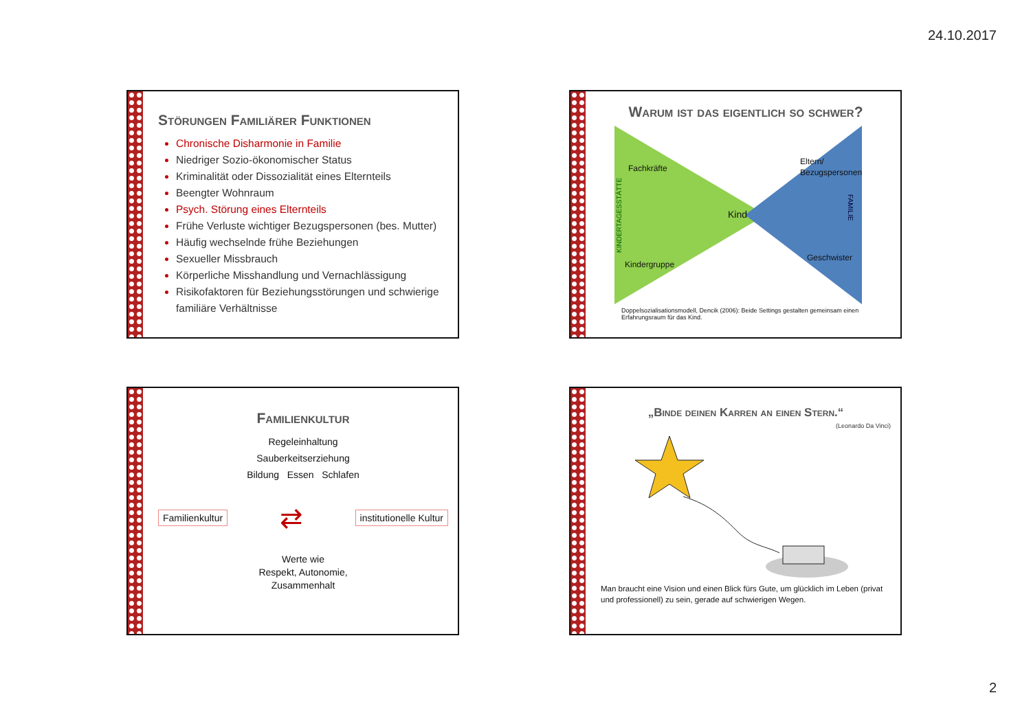24.10.2017
Störungen Familiärer Funktionen
Chronische Disharmonie in Familie
Niedriger Sozio-ökonomischer Status
Kriminalität oder Dissozialität eines Elternteils
Beengter Wohnraum
Psych. Störung eines Elternteils
Frühe Verluste wichtiger Bezugspersonen (bes. Mutter)
Häufig wechselnde frühe Beziehungen
Sexueller Missbrauch
Körperliche Misshandlung und Vernachlässigung
Risikofaktoren für Beziehungsstörungen und schwierige familiäre Verhältnisse
Warum ist das eigentlich so schwer?
Fachkräfte
Eltern/
Bezugspersonen
Kind
Kindergruppe
Geschwister
KINDERTAGESSTÄTTE
FAMILIE
Doppelsozialisationsmodell, Dencik (2006): Beide Settings gestalten gemeinsam einen Erfahrungsraum für das Kind.
Familienkultur
Regeleinhaltung
Sauberkeitserziehung
Bildung Essen Schlafen
Familienkultur ⇄ institutionelle Kultur
Werte wie
Respekt, Autonomie,
Zusammenhalt
„Binde deinen Karren an einen Stern.“
(Leonardo Da Vinci)
Man braucht eine Vision und einen Blick fürs Gute, um glücklich im Leben (privat und professionell) zu sein, gerade auf schwierigen Wegen.
2